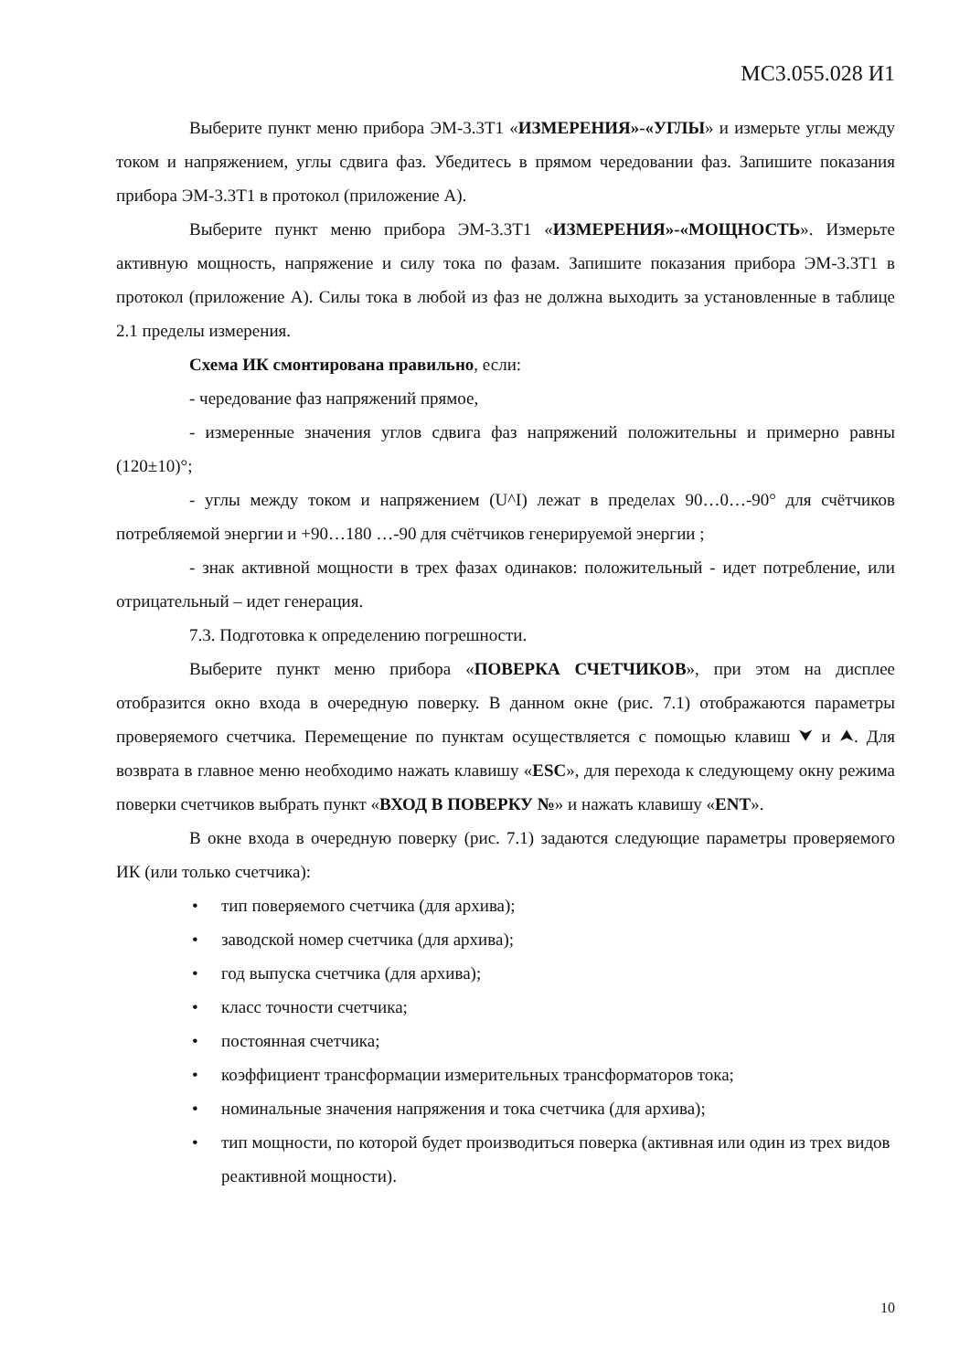МС3.055.028 И1
Выберите пункт меню прибора ЭМ-3.3Т1 «ИЗМЕРЕНИЯ»-«УГЛЫ» и измерьте углы между током и напряжением, углы сдвига фаз. Убедитесь в прямом чередовании фаз. Запишите показания прибора ЭМ-3.3Т1 в протокол (приложение А).
Выберите пункт меню прибора ЭМ-3.3Т1 «ИЗМЕРЕНИЯ»-«МОЩНОСТЬ». Измерьте активную мощность, напряжение и силу тока по фазам. Запишите показания прибора ЭМ-3.3Т1 в протокол (приложение А). Силы тока в любой из фаз не должна выходить за установленные в таблице 2.1 пределы измерения.
Схема ИК смонтирована правильно, если:
- чередование фаз напряжений прямое,
- измеренные значения углов сдвига фаз напряжений положительны и примерно равны (120±10)°;
- углы между током и напряжением (U^I) лежат в пределах 90…0…-90° для счётчиков потребляемой энергии и +90…180 …-90 для счётчиков генерируемой энергии ;
- знак активной мощности в трех фазах одинаков: положительный - идет потребление, или отрицательный – идет генерация.
7.3. Подготовка к определению погрешности.
Выберите пункт меню прибора «ПОВЕРКА СЧЕТЧИКОВ», при этом на дисплее отобразится окно входа в очередную поверку. В данном окне (рис. 7.1) отображаются параметры проверяемого счетчика. Перемещение по пунктам осуществляется с помощью клавиш ⮟ и ⮝. Для возврата в главное меню необходимо нажать клавишу «ESC», для перехода к следующему окну режима поверки счетчиков выбрать пункт «ВХОД В ПОВЕРКУ №» и нажать клавишу «ENT».
В окне входа в очередную поверку (рис. 7.1) задаются следующие параметры проверяемого ИК (или только счетчика):
• тип поверяемого счетчика (для архива);
• заводской номер счетчика (для архива);
• год выпуска счетчика (для архива);
• класс точности счетчика;
• постоянная счетчика;
• коэффициент трансформации измерительных трансформаторов тока;
• номинальные значения напряжения и тока счетчика (для архива);
• тип мощности, по которой будет производиться поверка (активная или один из трех видов реактивной мощности).
10